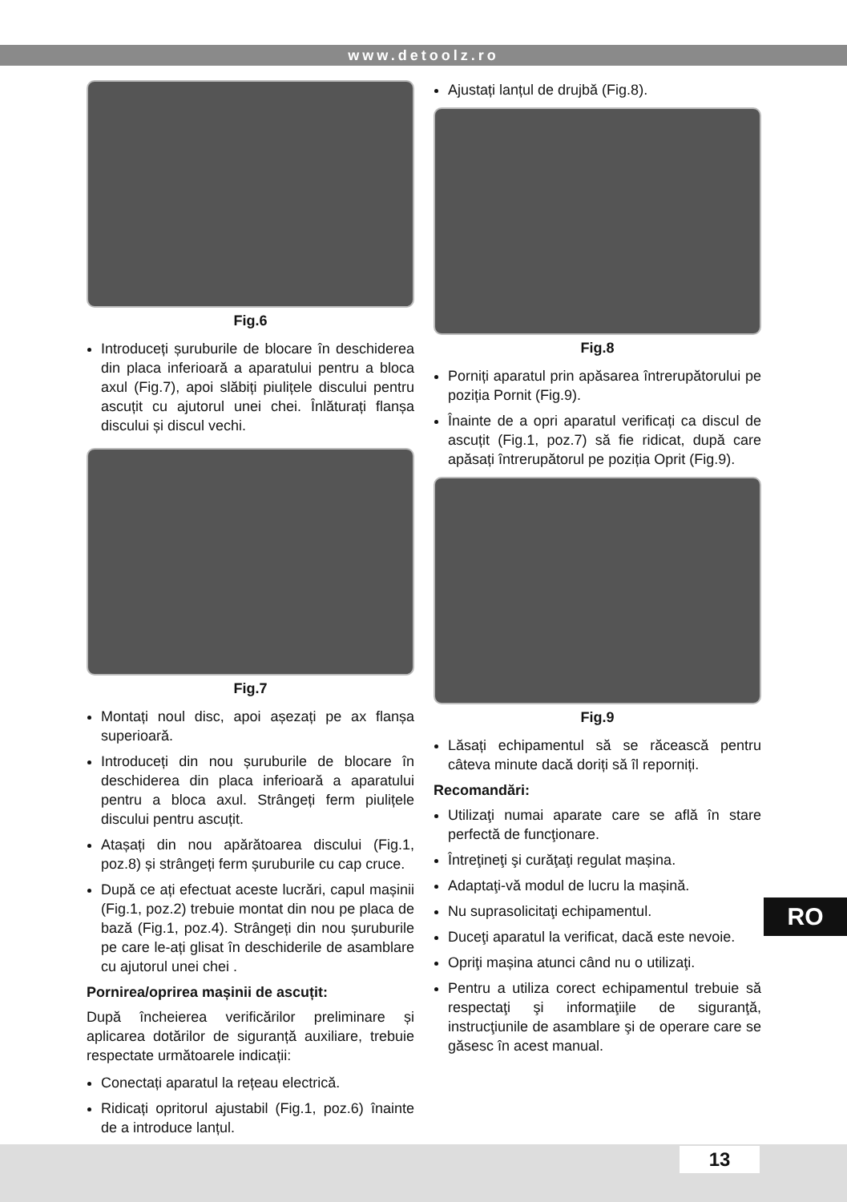www.detoolz.ro
Fig.6
Introduceți șuruburile de blocare în deschiderea din placa inferioară a aparatului pentru a bloca axul (Fig.7), apoi slăbiți piulițele discului pentru ascuțit cu ajutorul unei chei. Înlăturați flanșa discului și discul vechi.
Fig.7
Montați noul disc, apoi așezați pe ax flanșa superioară.
Introduceți din nou șuruburile de blocare în deschiderea din placa inferioară a aparatului pentru a bloca axul. Strângeți ferm piulițele discului pentru ascuțit.
Atașați din nou apărătoarea discului (Fig.1, poz.8) și strângeți ferm șuruburile cu cap cruce.
După ce ați efectuat aceste lucrări, capul mașinii (Fig.1, poz.2) trebuie montat din nou pe placa de bază (Fig.1, poz.4). Strângeți din nou șuruburile pe care le-ați glisat în deschiderile de asamblare cu ajutorul unei chei .
Pornirea/oprirea mașinii de ascuțit:
După încheierea verificărilor preliminare și aplicarea dotărilor de siguranță auxiliare, trebuie respectate următoarele indicații:
Conectați aparatul la rețeau electrică.
Ridicați opritorul ajustabil (Fig.1, poz.6) înainte de a introduce lanțul.
Ajustați lanțul de drujbă (Fig.8).
Fig.8
Porniți aparatul prin apăsarea întrerupătorului pe poziția Pornit (Fig.9).
Înainte de a opri aparatul verificați ca discul de ascuțit (Fig.1, poz.7) să fie ridicat, după care apăsați întrerupătorul pe poziția Oprit (Fig.9).
Fig.9
Lăsați echipamentul să se răcească pentru câteva minute dacă doriți să îl reporniți.
Recomandări:
Utilizaţi numai aparate care se află în stare perfectă de funcţionare.
Întreţineţi şi curăţaţi regulat mașina.
Adaptaţi-vă modul de lucru la mașină.
Nu suprasolicitaţi echipamentul.
Duceţi aparatul la verificat, dacă este nevoie.
Opriţi mașina atunci când nu o utilizaţi.
Pentru a utiliza corect echipamentul trebuie să respectaţi şi informaţiile de siguranţă, instrucţiunile de asamblare şi de operare care se găsesc în acest manual.
RO
13